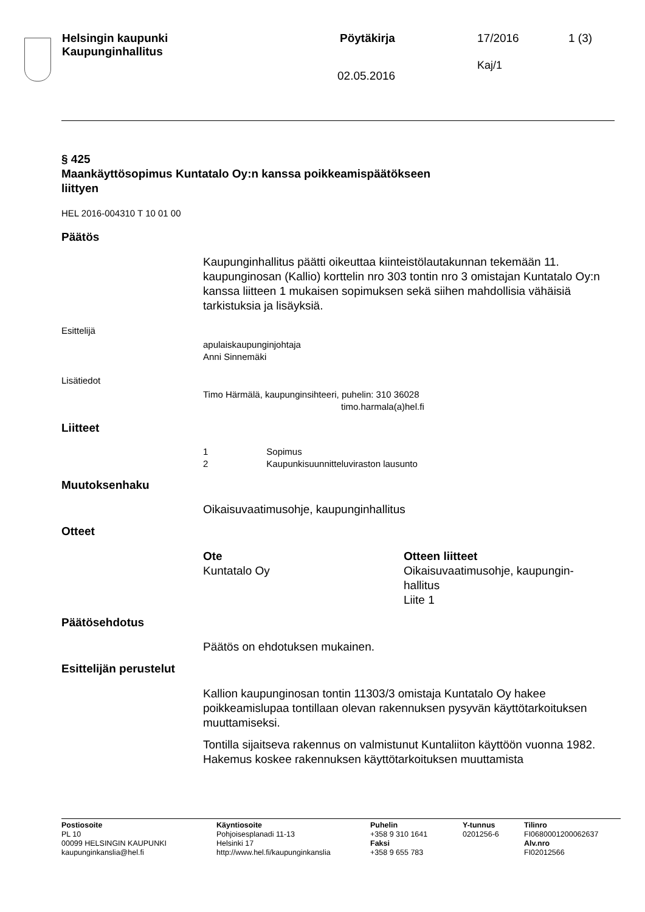Helsingin kaupunki
Kaupunginhallitus
Pöytäkirja 17/2016
Kaj/1
1 (3)
02.05.2016
§ 425
Maankäyttösopimus Kuntatalo Oy:n kanssa poikkeamispäätökseen
liittyen
HEL 2016-004310 T 10 01 00
Päätös
Kaupunginhallitus päätti oikeuttaa kiinteistölautakunnan tekemään 11. kaupunginosan (Kallio) korttelin nro 303 tontin nro 3 omistajan Kuntatalo Oy:n kanssa liitteen 1 mukaisen sopimuksen sekä siihen mahdollisia vähäisiä tarkistuksia ja lisäyksiä.
Esittelijä
apulaiskaupunginjohtaja
Anni Sinnemäki
Lisätiedot
Timo Härmälä, kaupunginsihteeri, puhelin: 310 36028
timo.harmala(a)hel.fi
Liitteet
1 Sopimus
2 Kaupunkisuunnitteluviraston lausunto
Muutoksenhaku
Oikaisuvaatimusohje, kaupunginhallitus
Otteet
Ote
Kuntatalo Oy
Otteen liitteet
Oikaisuvaatimusohje, kaupungin-
hallitus
Liite 1
Päätösehdotus
Päätös on ehdotuksen mukainen.
Esittelijän perustelut
Kallion kaupunginosan tontin 11303/3 omistaja Kuntatalo Oy hakee poikkeamislupaa tontillaan olevan rakennuksen pysyvän käyttötarkoituksen muuttamiseksi.
Tontilla sijaitseva rakennus on valmistunut Kuntaliiton käyttöön vuonna 1982. Hakemus koskee rakennuksen käyttötarkoituksen muuttamista
Postiosoite
PL 10
00099 HELSINGIN KAUPUNKI
kaupunginkanslia@hel.fi
Käyntiosoite
Pohjoisesplanadi 11-13
Helsinki 17
http://www.hel.fi/kaupunginkanslia
Puhelin
+358 9 310 1641
Faksi
+358 9 655 783
Y-tunnus
0201256-6
Tilinro
FI0680001200062637
Alv.nro
FI02012566